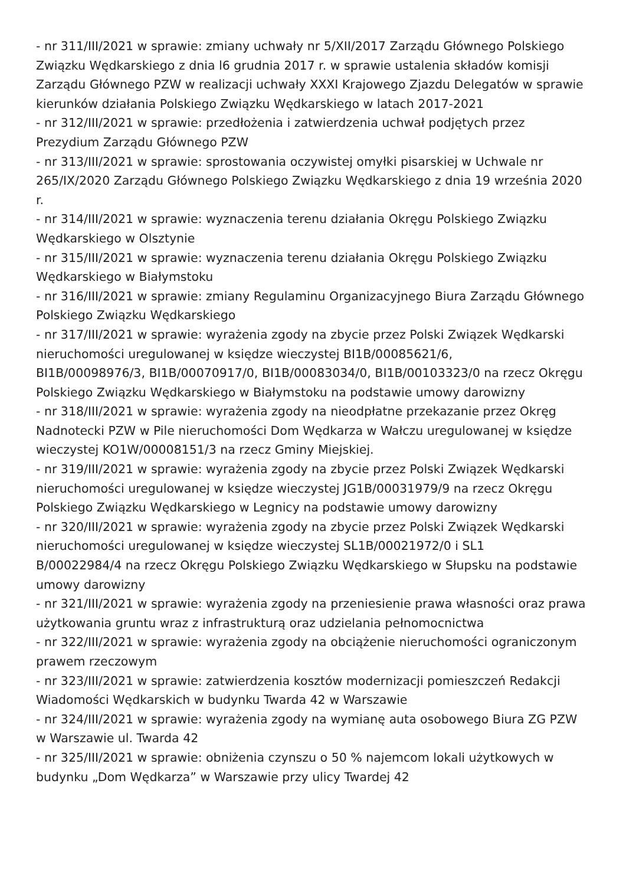- nr 311/III/2021 w sprawie: zmiany uchwały nr 5/XII/2017 Zarządu Głównego Polskiego Związku Wędkarskiego z dnia l6 grudnia 2017 r. w sprawie ustalenia składów komisji Zarządu Głównego PZW w realizacji uchwały XXXI Krajowego Zjazdu Delegatów w sprawie kierunków działania Polskiego Związku Wędkarskiego w latach 2017-2021
- nr 312/III/2021 w sprawie: przedłożenia i zatwierdzenia uchwał podjętych przez Prezydium Zarządu Głównego PZW
- nr 313/III/2021 w sprawie: sprostowania oczywistej omyłki pisarskiej w Uchwale nr 265/IX/2020 Zarządu Głównego Polskiego Związku Wędkarskiego z dnia 19 września 2020 r.
- nr 314/III/2021 w sprawie: wyznaczenia terenu działania Okręgu Polskiego Związku Wędkarskiego w Olsztynie
- nr 315/III/2021 w sprawie: wyznaczenia terenu działania Okręgu Polskiego Związku Wędkarskiego w Białymstoku
- nr 316/III/2021 w sprawie: zmiany Regulaminu Organizacyjnego Biura Zarządu Głównego Polskiego Związku Wędkarskiego
- nr 317/III/2021 w sprawie: wyrażenia zgody na zbycie przez Polski Związek Wędkarski nieruchomości uregulowanej w księdze wieczystej BI1B/00085621/6,
BI1B/00098976/3, BI1B/00070917/0, BI1B/00083034/0, BI1B/00103323/0 na rzecz Okręgu Polskiego Związku Wędkarskiego w Białymstoku na podstawie umowy darowizny
- nr 318/III/2021 w sprawie: wyrażenia zgody na nieodpłatne przekazanie przez Okręg Nadnotecki PZW w Pile nieruchomości Dom Wędkarza w Wałczu uregulowanej w księdze wieczystej KO1W/00008151/3 na rzecz Gminy Miejskiej.
- nr 319/III/2021 w sprawie: wyrażenia zgody na zbycie przez Polski Związek Wędkarski nieruchomości uregulowanej w księdze wieczystej JG1B/00031979/9 na rzecz Okręgu Polskiego Związku Wędkarskiego w Legnicy na podstawie umowy darowizny
- nr 320/III/2021 w sprawie: wyrażenia zgody na zbycie przez Polski Związek Wędkarski nieruchomości uregulowanej w księdze wieczystej SL1B/00021972/0 i SL1
B/00022984/4 na rzecz Okręgu Polskiego Związku Wędkarskiego w Słupsku na podstawie umowy darowizny
- nr 321/III/2021 w sprawie: wyrażenia zgody na przeniesienie prawa własności oraz prawa użytkowania gruntu wraz z infrastrukturą oraz udzielania pełnomocnictwa
- nr 322/III/2021 w sprawie: wyrażenia zgody na obciążenie nieruchomości ograniczonym prawem rzeczowym
- nr 323/III/2021 w sprawie: zatwierdzenia kosztów modernizacji pomieszczeń Redakcji Wiadomości Wędkarskich w budynku Twarda 42 w Warszawie
- nr 324/III/2021 w sprawie: wyrażenia zgody na wymianę auta osobowego Biura ZG PZW w Warszawie ul. Twarda 42
- nr 325/III/2021 w sprawie: obniżenia czynszu o 50 % najemcom lokali użytkowych w budynku „Dom Wędkarza” w Warszawie przy ulicy Twardej 42